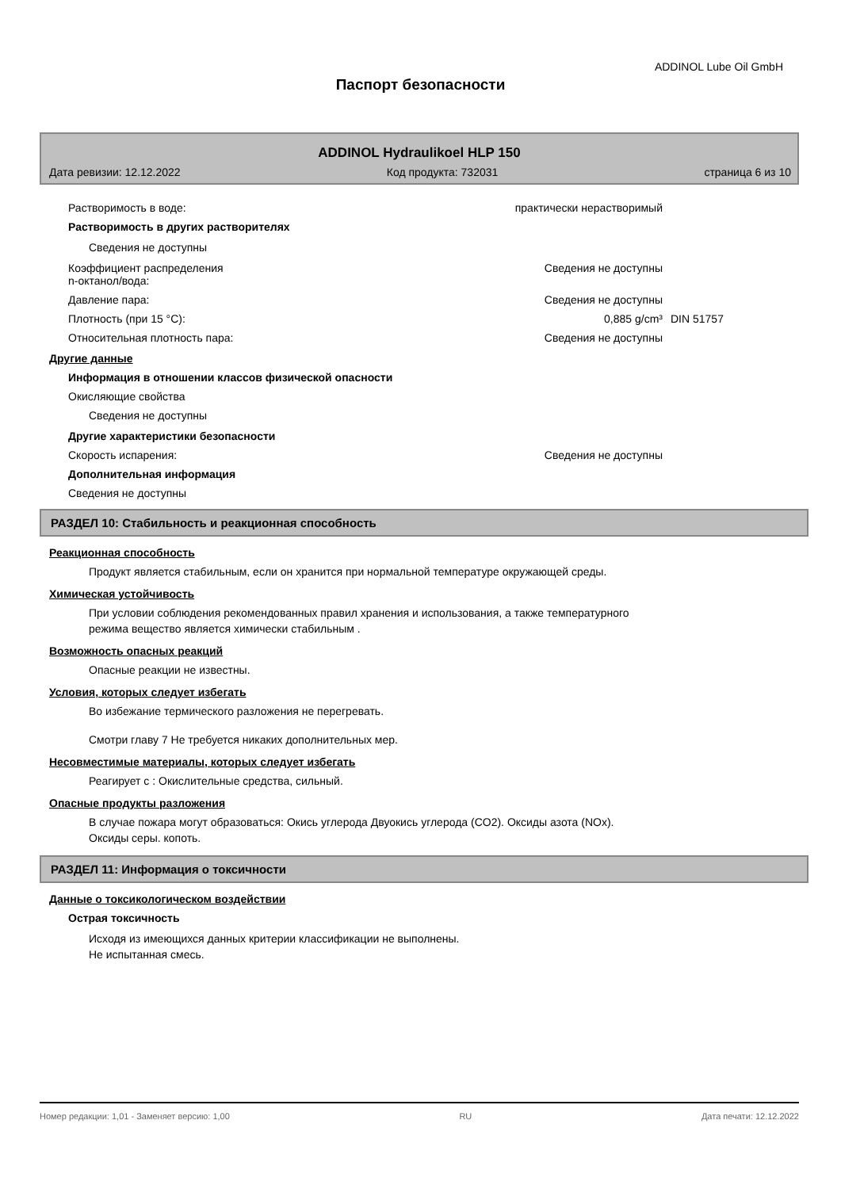ADDINOL Lube Oil GmbH
Паспорт безопасности
ADDINOL Hydraulikoel HLP 150
Дата ревизии: 12.12.2022 Код продукта: 732031 страница 6 из 10
Растворимость в воде: практически нерастворимый
Растворимость в других растворителях
Сведения не доступны
Коэффициент распределения
n-октанол/вода: Сведения не доступны
Давление пара: Сведения не доступны
Плотность (при 15 °C): 0,885 g/cm³ DIN 51757
Относительная плотность пара: Сведения не доступны
Другие данные
Информация в отношении классов физической опасности
Окисляющие свойства
Сведения не доступны
Другие характеристики безопасности
Скорость испарения: Сведения не доступны
Дополнительная информация
Сведения не доступны
РАЗДЕЛ 10: Стабильность и реакционная способность
Реакционная способность
Продукт является стабильным, если он хранится при нормальной температуре окружающей среды.
Химическая устойчивость
При условии соблюдения рекомендованных правил хранения и использования, а также температурного
режима вещество является химически стабильным .
Возможность опасных реакций
Опасные реакции не известны.
Условия, которых следует избегать
Во избежание термического разложения не перегревать.
Смотри главу 7 Не требуется никаких дополнительных мер.
Несовместимые материалы, которых следует избегать
Реагирует с : Окислительные средства, сильный.
Опасные продукты разложения
В случае пожара могут образоваться: Окись углерода Двуокись углерода (CO2). Оксиды азота (NOx).
Оксиды серы. копоть.
РАЗДЕЛ 11: Информация о токсичности
Данные о токсикологическом воздействии
Острая токсичность
Исходя из имеющихся данных критерии классификации не выполнены.
Не испытанная смесь.
Номер редакции: 1,01 - Заменяет версию: 1,00 RU Дата печати: 12.12.2022